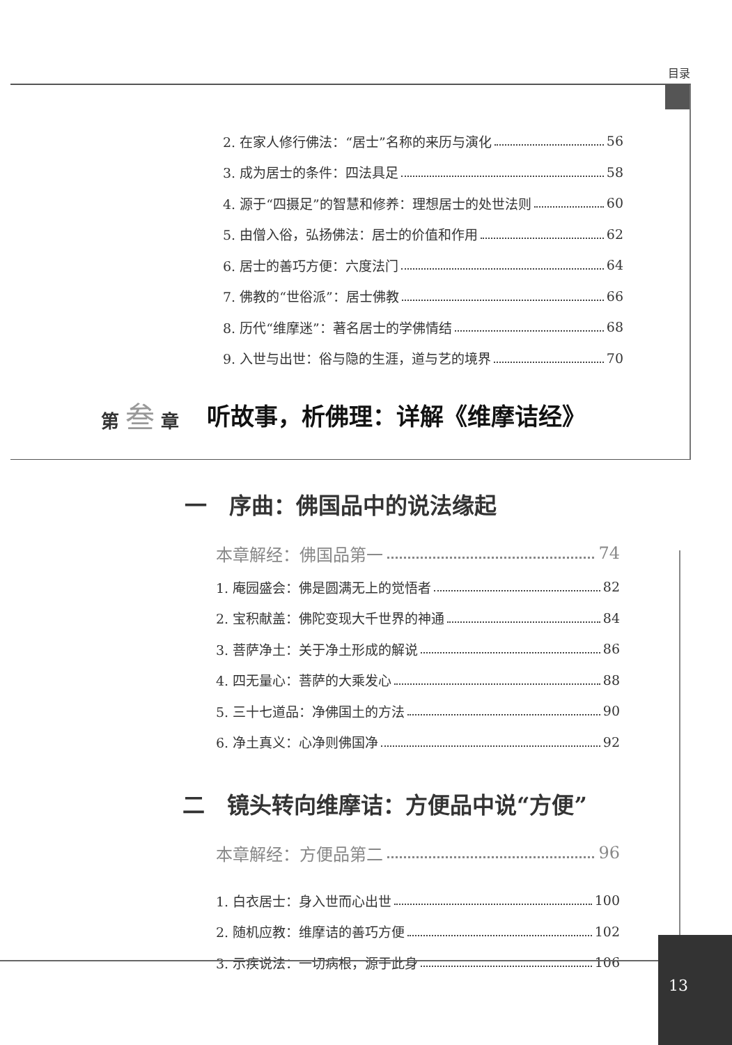目录
2. 在家人修行佛法：“居士”名称的来历与演化 56
3. 成为居士的条件：四法具足 58
4. 源于“四摄足”的智慧和修养：理想居士的处世法则 60
5. 由僧入俗，弘扬佛法：居士的价值和作用 62
6. 居士的善巧方便：六度法门 64
7. 佛教的“世俗派”：居士佛教 66
8. 历代“维摩迷”：著名居士的学佛情结 68
9. 入世与出世：俗与隐的生涯，道与艺的境界 70
第 叁 章 听故事，析佛理：详解《维摩诘经》
一　序曲：佛国品中的说法缘起
本章解经：佛国品第一 74
1. 庵园盛会：佛是圆满无上的觉悟者 82
2. 宝积献盖：佛陀变现大千世界的神通 84
3. 菩萨净土：关于净土形成的解说 86
4. 四无量心：菩萨的大乘发心 88
5. 三十七道品：净佛国土的方法 90
6. 净土真义：心净则佛国净 92
二　镜头转向维摩诘：方便品中说“方便”
本章解经：方便品第二 96
1. 白衣居士：身入世而心出世 100
2. 随机应教：维摩诘的善巧方便 102
3. 示疾说法：一切病根，源于此身 106
13